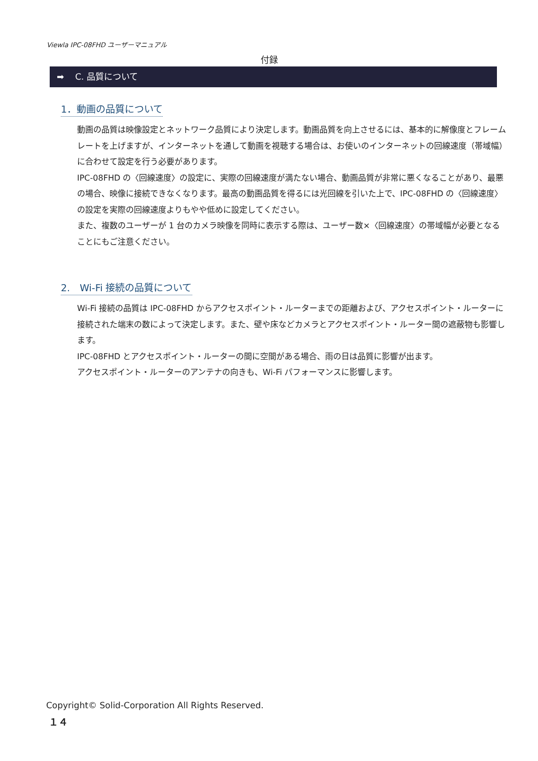Viewla IPC-08FHD ユーザーマニュアル
付録
➡ C. 品質について
1．動画の品質について
動画の品質は映像設定とネットワーク品質により決定します。動画品質を向上させるには、基本的に解像度とフレームレートを上げますが、インターネットを通して動画を視聴する場合は、お使いのインターネットの回線速度（帯域幅）に合わせて設定を行う必要があります。
IPC-08FHD の〈回線速度〉の設定に、実際の回線速度が満たない場合、動画品質が非常に悪くなることがあり、最悪の場合、映像に接続できなくなります。最高の動画品質を得るには光回線を引いた上で、IPC-08FHD の〈回線速度〉の設定を実際の回線速度よりもやや低めに設定してください。
また、複数のユーザーが 1 台のカメラ映像を同時に表示する際は、ユーザー数×〈回線速度〉の帯域幅が必要となることにもご注意ください。
2.　Wi-Fi 接続の品質について
Wi-Fi 接続の品質は IPC-08FHD からアクセスポイント・ルーターまでの距離および、アクセスポイント・ルーターに接続された端末の数によって決定します。また、壁や床などカメラとアクセスポイント・ルーター間の遮蔽物も影響します。
IPC-08FHD とアクセスポイント・ルーターの間に空間がある場合、雨の日は品質に影響が出ます。
アクセスポイント・ルーターのアンテナの向きも、Wi-Fi パフォーマンスに影響します。
Copyright© Solid-Corporation All Rights Reserved.
１４